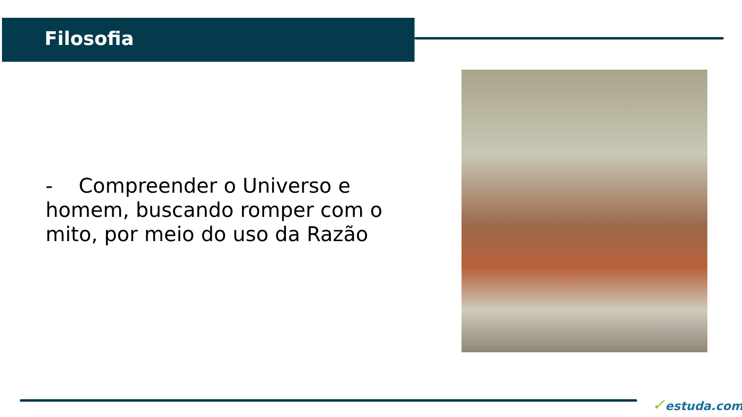Filosofia
- Compreender o Universo e homem, buscando romper com o mito, por meio do uso da Razão
✓estuda.com